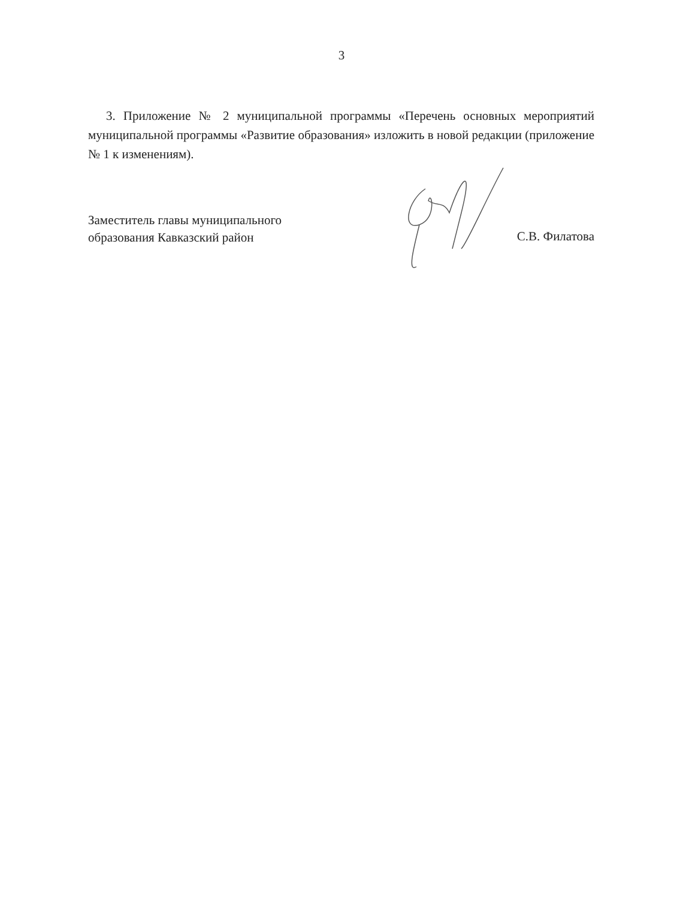3
3. Приложение № 2 муниципальной программы «Перечень основных мероприятий муниципальной программы «Развитие образования» изложить в новой редакции (приложение № 1 к изменениям).
Заместитель главы муниципального
образования Кавказский район
С.В. Филатова